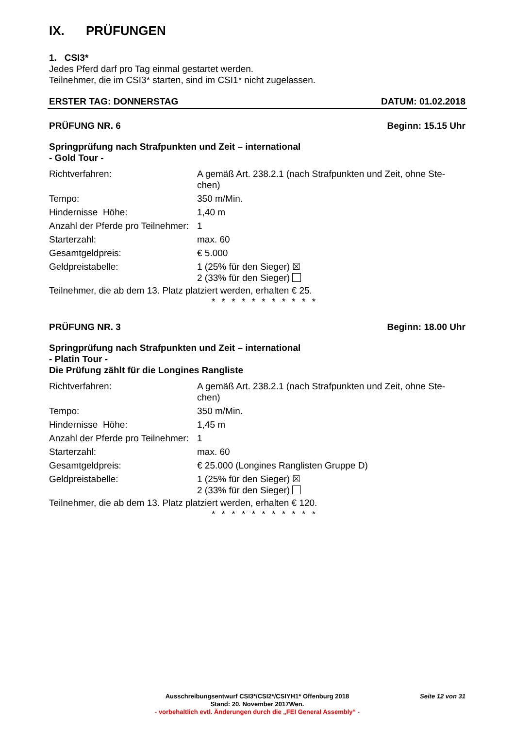IX. PRÜFUNGEN
1. CSI3*
Jedes Pferd darf pro Tag einmal gestartet werden.
Teilnehmer, die im CSI3* starten, sind im CSI1* nicht zugelassen.
ERSTER TAG: DONNERSTAG DATUM: 01.02.2018
PRÜFUNG NR. 6 Beginn: 15.15 Uhr
Springprüfung nach Strafpunkten und Zeit – international
- Gold Tour -
| Richtverfahren: | A gemäß Art. 238.2.1 (nach Strafpunkten und Zeit, ohne Ste- chen) |
| Tempo: | 350 m/Min. |
| Hindernisse Höhe: | 1,40 m |
| Anzahl der Pferde pro Teilnehmer: | 1 |
| Starterzahl: | max. 60 |
| Gesamtgeldpreis: | € 5.000 |
| Geldpreistabelle: | 1 (25% für den Sieger) ☒ 2 (33% für den Sieger) |
Teilnehmer, die ab dem 13. Platz platziert werden, erhalten € 25.
* * * * * * * * * * *
PRÜFUNG NR. 3 Beginn: 18.00 Uhr
Springprüfung nach Strafpunkten und Zeit – international
- Platin Tour -
Die Prüfung zählt für die Longines Rangliste
| Richtverfahren: | A gemäß Art. 238.2.1 (nach Strafpunkten und Zeit, ohne Ste- chen) |
| Tempo: | 350 m/Min. |
| Hindernisse Höhe: | 1,45 m |
| Anzahl der Pferde pro Teilnehmer: | 1 |
| Starterzahl: | max. 60 |
| Gesamtgeldpreis: | € 25.000 (Longines Ranglisten Gruppe D) |
| Geldpreistabelle: | 1 (25% für den Sieger) ☒ 2 (33% für den Sieger) |
Teilnehmer, die ab dem 13. Platz platziert werden, erhalten € 120.
* * * * * * * * * * *
Seite 12 von 31
Ausschreibungsentwurf CSI3*/CSI2*/CSIYH1* Offenburg 2018
Stand: 20. November 2017Wen.
- vorbehaltlich evtl. Änderungen durch die „FEI General Assembly“ -